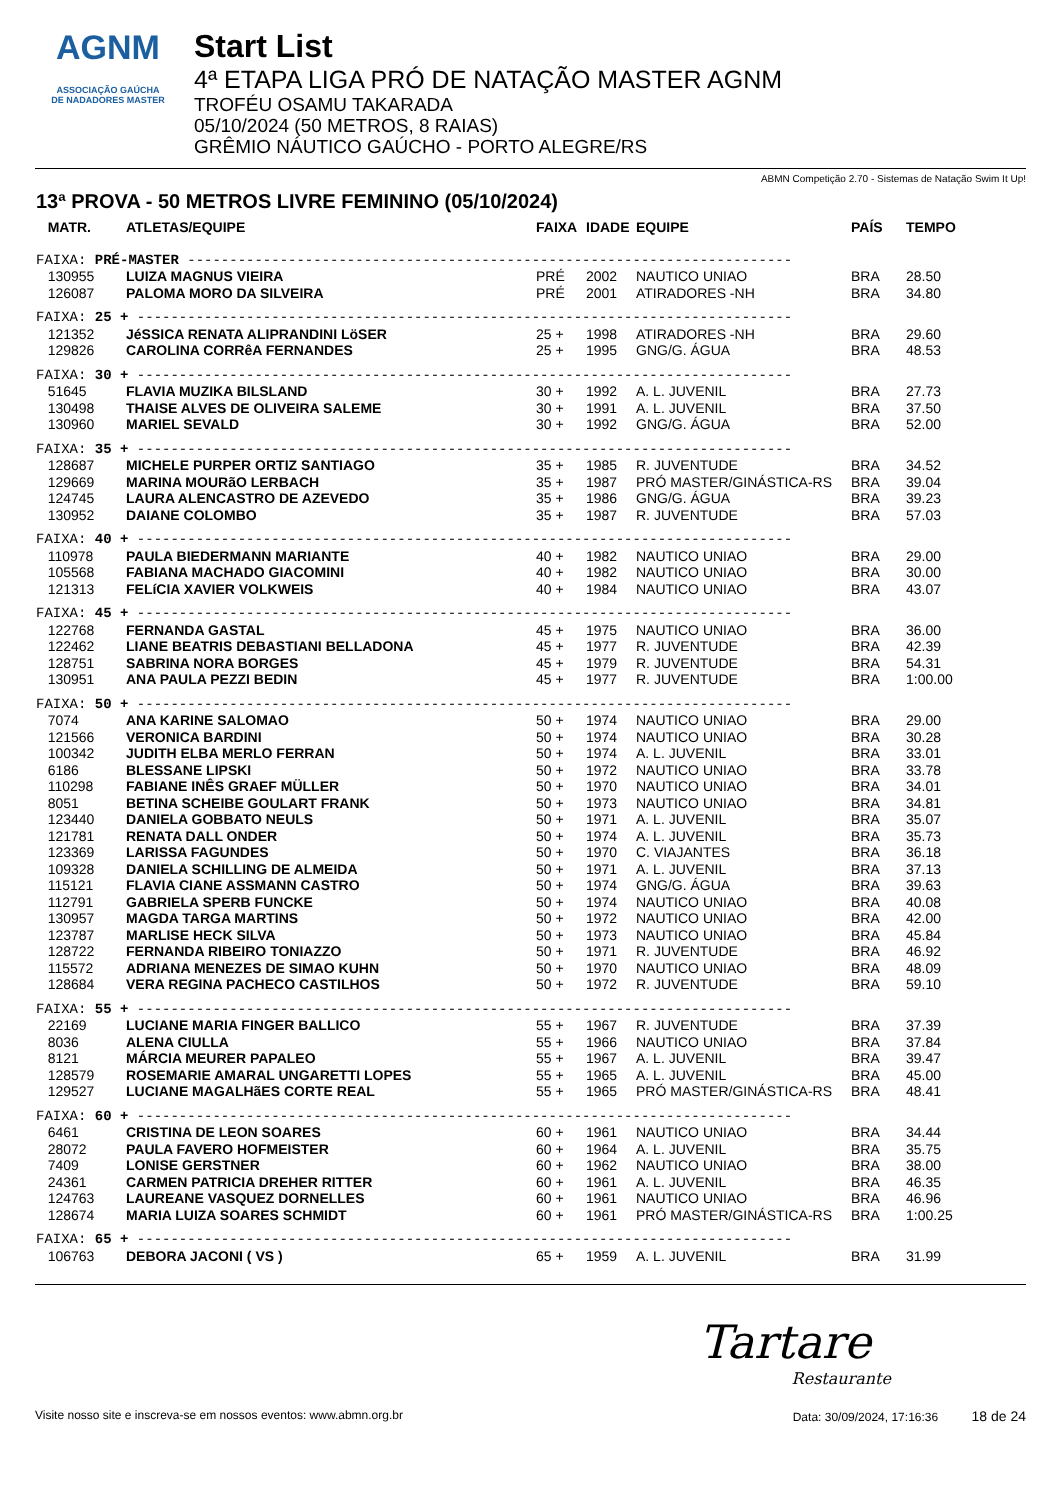AGNM
ASSOCIAÇÃO GAÚCHA
DE NADADORES MASTER
Start List
4ª ETAPA LIGA PRÓ DE NATAÇÃO MASTER AGNM
TROFÉU OSAMU TAKARADA
05/10/2024 (50 METROS, 8 RAIAS)
GRÊMIO NÁUTICO GAÚCHO - PORTO ALEGRE/RS
ABMN Competição 2.70 - Sistemas de Natação Swim It Up!
13ª PROVA - 50 METROS LIVRE FEMININO (05/10/2024)
| MATR. | ATLETAS/EQUIPE | FAIXA | IDADE | EQUIPE | PAÍS | TEMPO |
| --- | --- | --- | --- | --- | --- | --- |
| FAIXA: PRÉ-MASTER ------------------------------------------------------------------------ | | | | | | |
| 130955 | LUIZA MAGNUS VIEIRA | PRÉ | 2002 | NAUTICO UNIAO | BRA | 28.50 |
| 126087 | PALOMA MORO DA SILVEIRA | PRÉ | 2001 | ATIRADORES -NH | BRA | 34.80 |
| FAIXA: 25 + ------------------------------------------------------------------------------ | | | | | | |
| 121352 | JéSSICA RENATA ALIPRANDINI LöSER | 25 + | 1998 | ATIRADORES -NH | BRA | 29.60 |
| 129826 | CAROLINA CORRêA FERNANDES | 25 + | 1995 | GNG/G. ÁGUA | BRA | 48.53 |
| FAIXA: 30 + ------------------------------------------------------------------------------ | | | | | | |
| 51645 | FLAVIA MUZIKA BILSLAND | 30 + | 1992 | A. L. JUVENIL | BRA | 27.73 |
| 130498 | THAISE ALVES DE OLIVEIRA SALEME | 30 + | 1991 | A. L. JUVENIL | BRA | 37.50 |
| 130960 | MARIEL SEVALD | 30 + | 1992 | GNG/G. ÁGUA | BRA | 52.00 |
| FAIXA: 35 + ------------------------------------------------------------------------------ | | | | | | |
| 128687 | MICHELE PURPER ORTIZ SANTIAGO | 35 + | 1985 | R. JUVENTUDE | BRA | 34.52 |
| 129669 | MARINA MOURãO LERBACH | 35 + | 1987 | PRÓ MASTER/GINÁSTICA-RS | BRA | 39.04 |
| 124745 | LAURA ALENCASTRO DE AZEVEDO | 35 + | 1986 | GNG/G. ÁGUA | BRA | 39.23 |
| 130952 | DAIANE COLOMBO | 35 + | 1987 | R. JUVENTUDE | BRA | 57.03 |
| FAIXA: 40 + ------------------------------------------------------------------------------ | | | | | | |
| 110978 | PAULA BIEDERMANN MARIANTE | 40 + | 1982 | NAUTICO UNIAO | BRA | 29.00 |
| 105568 | FABIANA MACHADO GIACOMINI | 40 + | 1982 | NAUTICO UNIAO | BRA | 30.00 |
| 121313 | FELíCIA XAVIER VOLKWEIS | 40 + | 1984 | NAUTICO UNIAO | BRA | 43.07 |
| FAIXA: 45 + ------------------------------------------------------------------------------ | | | | | | |
| 122768 | FERNANDA GASTAL | 45 + | 1975 | NAUTICO UNIAO | BRA | 36.00 |
| 122462 | LIANE BEATRIS DEBASTIANI BELLADONA | 45 + | 1977 | R. JUVENTUDE | BRA | 42.39 |
| 128751 | SABRINA NORA BORGES | 45 + | 1979 | R. JUVENTUDE | BRA | 54.31 |
| 130951 | ANA PAULA PEZZI BEDIN | 45 + | 1977 | R. JUVENTUDE | BRA | 1:00.00 |
| FAIXA: 50 + ------------------------------------------------------------------------------ | | | | | | |
| 7074 | ANA KARINE SALOMAO | 50 + | 1974 | NAUTICO UNIAO | BRA | 29.00 |
| 121566 | VERONICA BARDINI | 50 + | 1974 | NAUTICO UNIAO | BRA | 30.28 |
| 100342 | JUDITH ELBA MERLO FERRAN | 50 + | 1974 | A. L. JUVENIL | BRA | 33.01 |
| 6186 | BLESSANE LIPSKI | 50 + | 1972 | NAUTICO UNIAO | BRA | 33.78 |
| 110298 | FABIANE INÊS GRAEF MÜLLER | 50 + | 1970 | NAUTICO UNIAO | BRA | 34.01 |
| 8051 | BETINA SCHEIBE GOULART FRANK | 50 + | 1973 | NAUTICO UNIAO | BRA | 34.81 |
| 123440 | DANIELA GOBBATO NEULS | 50 + | 1971 | A. L. JUVENIL | BRA | 35.07 |
| 121781 | RENATA DALL ONDER | 50 + | 1974 | A. L. JUVENIL | BRA | 35.73 |
| 123369 | LARISSA FAGUNDES | 50 + | 1970 | C. VIAJANTES | BRA | 36.18 |
| 109328 | DANIELA SCHILLING DE ALMEIDA | 50 + | 1971 | A. L. JUVENIL | BRA | 37.13 |
| 115121 | FLAVIA CIANE ASSMANN CASTRO | 50 + | 1974 | GNG/G. ÁGUA | BRA | 39.63 |
| 112791 | GABRIELA SPERB FUNCKE | 50 + | 1974 | NAUTICO UNIAO | BRA | 40.08 |
| 130957 | MAGDA TARGA MARTINS | 50 + | 1972 | NAUTICO UNIAO | BRA | 42.00 |
| 123787 | MARLISE HECK SILVA | 50 + | 1973 | NAUTICO UNIAO | BRA | 45.84 |
| 128722 | FERNANDA RIBEIRO TONIAZZO | 50 + | 1971 | R. JUVENTUDE | BRA | 46.92 |
| 115572 | ADRIANA MENEZES DE SIMAO KUHN | 50 + | 1970 | NAUTICO UNIAO | BRA | 48.09 |
| 128684 | VERA REGINA PACHECO CASTILHOS | 50 + | 1972 | R. JUVENTUDE | BRA | 59.10 |
| FAIXA: 55 + ------------------------------------------------------------------------------ | | | | | | |
| 22169 | LUCIANE MARIA FINGER BALLICO | 55 + | 1967 | R. JUVENTUDE | BRA | 37.39 |
| 8036 | ALENA CIULLA | 55 + | 1966 | NAUTICO UNIAO | BRA | 37.84 |
| 8121 | MÁRCIA MEURER PAPALEO | 55 + | 1967 | A. L. JUVENIL | BRA | 39.47 |
| 128579 | ROSEMARIE AMARAL UNGARETTI LOPES | 55 + | 1965 | A. L. JUVENIL | BRA | 45.00 |
| 129527 | LUCIANE MAGALHãES CORTE REAL | 55 + | 1965 | PRÓ MASTER/GINÁSTICA-RS | BRA | 48.41 |
| FAIXA: 60 + ------------------------------------------------------------------------------ | | | | | | |
| 6461 | CRISTINA DE LEON SOARES | 60 + | 1961 | NAUTICO UNIAO | BRA | 34.44 |
| 28072 | PAULA FAVERO HOFMEISTER | 60 + | 1964 | A. L. JUVENIL | BRA | 35.75 |
| 7409 | LONISE GERSTNER | 60 + | 1962 | NAUTICO UNIAO | BRA | 38.00 |
| 24361 | CARMEN PATRICIA DREHER RITTER | 60 + | 1961 | A. L. JUVENIL | BRA | 46.35 |
| 124763 | LAUREANE VASQUEZ DORNELLES | 60 + | 1961 | NAUTICO UNIAO | BRA | 46.96 |
| 128674 | MARIA LUIZA SOARES SCHMIDT | 60 + | 1961 | PRÓ MASTER/GINÁSTICA-RS | BRA | 1:00.25 |
| FAIXA: 65 + ------------------------------------------------------------------------------ | | | | | | |
| 106763 | DEBORA JACONI ( VS ) | 65 + | 1959 | A. L. JUVENIL | BRA | 31.99 |
Tartare
Restaurante
Visite nosso site e inscreva-se em nossos eventos: www.abmn.org.br Data: 30/09/2024, 17:16:36 18 de 24